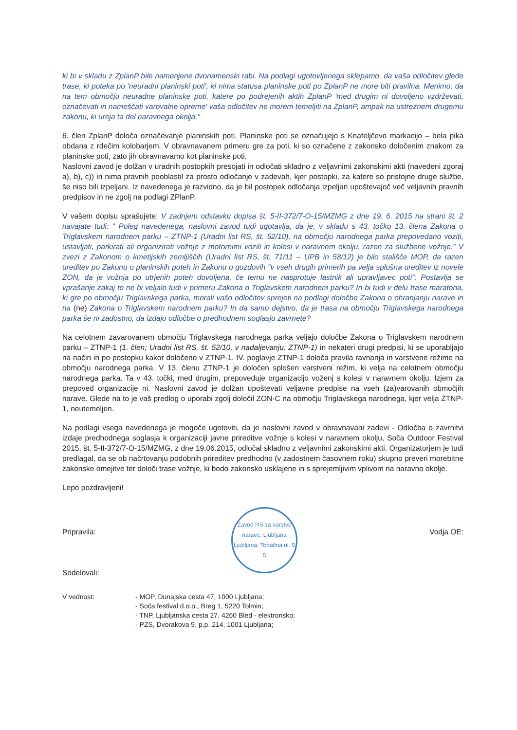ki bi v skladu z ZplanP bile namenjene dvonamenski rabi. Na podlagi ugotovljenega sklepamo, da vaša odločitev glede trase, ki poteka po 'neuradni planinski poti', ki nima statusa planinske poti po ZplanP ne more biti pravilna. Menimo, da na tem območju neuradne planinske poti, katere po podrejenih aktih ZplanP 'med drugim ni dovoljeno vzdrževati, označevati in nameščati varovalne opreme' vaša odločitev ne morem temeljiti na ZplanP, ampak na ustreznem drugemu zakonu, ki ureja ta del naravnega okolja."
6. člen ZplanP določa označevanje planinskih poti. Planinske poti se označujejo s Knafeljčevo markacijo – bela pika obdana z rdečim kolobarjem. V obravnavanem primeru gre za poti, ki so označene z zakonsko določenim znakom za planinske poti, zato jih obravnavamo kot planinske poti.
Naslovni zavod je dolžan v uradnih postopkih presojati in odločati skladno z veljavnimi zakonskimi akti (navedeni zgoraj a), b), c)) in nima pravnih pooblastil za prosto odločanje v zadevah, kjer postopki, za katere so pristojne druge službe, še niso bili izpeljani. Iz navedenega je razvidno, da je bil postopek odločanja izpeljan upoštevajoč več veljavnih pravnih predpisov in ne zgolj na podlagi ZPlanP.
V vašem dopisu sprašujete: V zadnjem odstavku dopisa št. 5-II-372/7-O-15/MZMG z dne 19. 6. 2015 na strani št. 2 navajate tudi: " Poleg navedenega, naslovni zavod tudi ugotavlja, da je, v skladu s 43. točko 13. člena Zakona o Triglavskem narodnem parku – ZTNP-1 (Uradni list RS, št. 52/10), na območju narodnega parka prepovedano voziti, ustavljati, parkirati ali organizirati vožnje z motornimi vozili in kolesi v naravnem okolju, razen za službene vožnje." V zvezi z Zakonom o kmetijskih zemljiščih (Uradni list RS, št. 71/11 – UPB in 58/12) je bilo stališče MOP, da razen ureditev po Zakonu o planinskih poteh in Zakonu o gozdovih "v vseh drugih primerih pa velja splošna ureditev iz novele ZON, da je vožnja po utrjenih poteh dovoljena, če temu ne nasprotuje lastnik ali upravljavec poti". Postavlja se vprašanje zakaj to ne bi veljalo tudi v primeru Zakona o Triglavskem narodnem parku? In bi tudi v delu trase maratona, ki gre po območju Triglavskega parka, morali vašo odločitev sprejeti na podlagi določbe Zakona o ohranjanju narave in na (ne) Zakona o Triglavskem narodnem parku? In da samo dejstvo, da je trasa na območju Triglavskega narodnega parka še ni zadostno, da izdajo odločbe o predhodnem soglasju zavrnete?
Na celotnem zavarovanem območju Triglavskega narodnega parka veljajo določbe Zakona o Triglavskem narodnem parku – ZTNP-1 (1. člen; Uradni list RS, št. 52/10, v nadaljevanju: ZTNP-1) in nekateri drugi predpisi, ki se uporabljajo na način in po postopku kakor določeno v ZTNP-1. IV. poglavje ZTNP-1 določa pravila ravnanja in varstvene režime na območju narodnega parka. V 13. členu ZTNP-1 je določen splošen varstveni režim, ki velja na celotnem območju narodnega parka. Ta v 43. točki, med drugim, prepoveduje organizacijo voženj s kolesi v naravnem okolju. Izjem za prepoved organizacije ni. Naslovni zavod je dolžan upoštevati veljavne predpise na vseh (za)varovanih območjih narave. Glede na to je vaš predlog o uporabi zgolj določil ZON-C na območju Triglavskega narodnega, kjer velja ZTNP-1, neutemeljen.
Na podlagi vsega navedenega je mogoče ugotoviti, da je naslovni zavod v obravnavani zadevi - Odločba o zavrnitvi izdaje predhodnega soglasja k organizaciji javne prireditve vožnje s kolesi v naravnem okolju, Soča Outdoor Festival 2015, št. 5-II-372/7-O-15/MZMG, z dne 19.06.2015, odločal skladno z veljavnimi zakonskimi akti. Organizatorjem je tudi predlagal, da se ob načrtovanju podobnih prireditev predhodno (v zadostnem časovnem roku) skupno preveri morebitne zakonske omejitve ter določi trase vožnje, ki bodo zakonsko usklajene in s sprejemljivim vplivom na naravno okolje.
Lepo pozdravljeni!
Pripravila:
Sodelovali:
Zavod RS za varstvo narave, Ljubljana
Ljubljana, Tobačna ul. 5
5
Vodja OE:
V vednost: - MOP, Dunajska cesta 47, 1000 Ljubljana;
- Soča festival d.o.o., Breg 1, 5220 Tolmin;
- TNP, Ljubljanska cesta 27, 4260 Bled - elektronsko;
- PZS, Dvorakova 9, p.p. 214, 1001 Ljubljana;